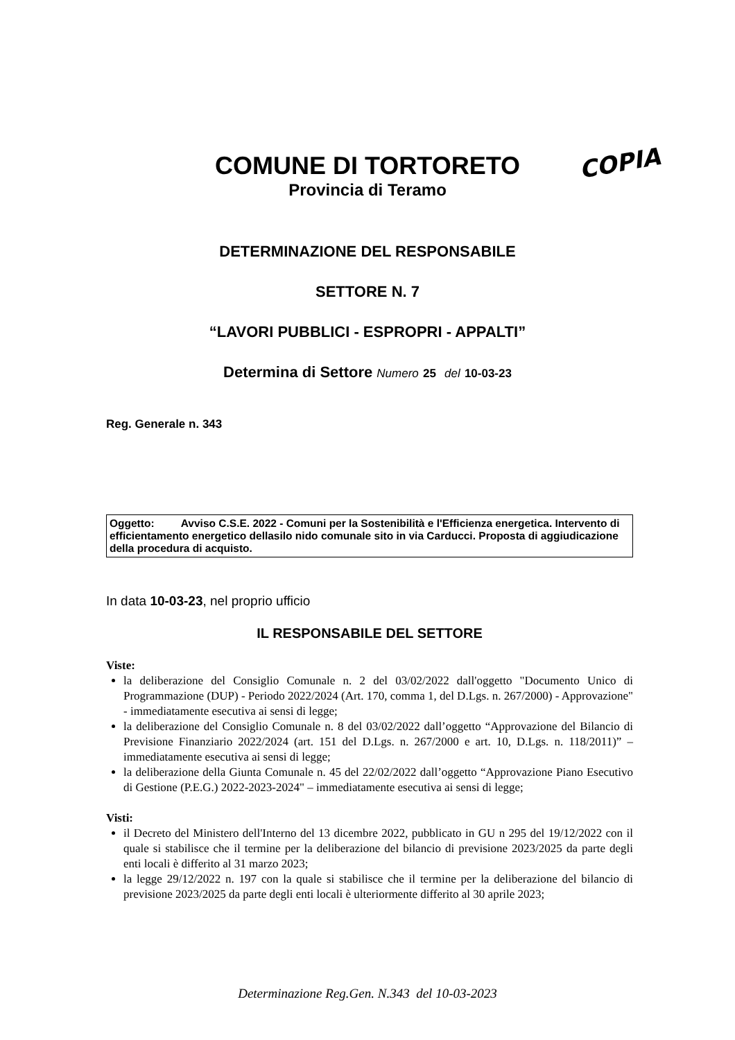COMUNE DI TORTORETO
Provincia di Teramo
COPIA
DETERMINAZIONE DEL RESPONSABILE
SETTORE N. 7
“LAVORI PUBBLICI - ESPROPRI - APPALTI”
Determina di Settore Numero 25 del 10-03-23
Reg. Generale n. 343
Oggetto: Avviso C.S.E. 2022 - Comuni per la Sostenibilità e l'Efficienza energetica. Intervento di efficientamento energetico dellasilo nido comunale sito in via Carducci. Proposta di aggiudicazione della procedura di acquisto.
In data 10-03-23, nel proprio ufficio
IL RESPONSABILE DEL SETTORE
Viste:
la deliberazione del Consiglio Comunale n. 2 del 03/02/2022 dall'oggetto "Documento Unico di Programmazione (DUP) - Periodo 2022/2024 (Art. 170, comma 1, del D.Lgs. n. 267/2000) - Approvazione" - immediatamente esecutiva ai sensi di legge;
la deliberazione del Consiglio Comunale n. 8 del 03/02/2022 dall’oggetto “Approvazione del Bilancio di Previsione Finanziario 2022/2024 (art. 151 del D.Lgs. n. 267/2000 e art. 10, D.Lgs. n. 118/2011)” – immediatamente esecutiva ai sensi di legge;
la deliberazione della Giunta Comunale n. 45 del 22/02/2022 dall’oggetto “Approvazione Piano Esecutivo di Gestione (P.E.G.) 2022-2023-2024" – immediatamente esecutiva ai sensi di legge;
Visti:
il Decreto del Ministero dell'Interno del 13 dicembre 2022, pubblicato in GU n 295 del 19/12/2022 con il quale si stabilisce che il termine per la deliberazione del bilancio di previsione 2023/2025 da parte degli enti locali è differito al 31 marzo 2023;
la legge 29/12/2022 n. 197 con la quale si stabilisce che il termine per la deliberazione del bilancio di previsione 2023/2025 da parte degli enti locali è ulteriormente differito al 30 aprile 2023;
Determinazione Reg.Gen. N.343 del 10-03-2023